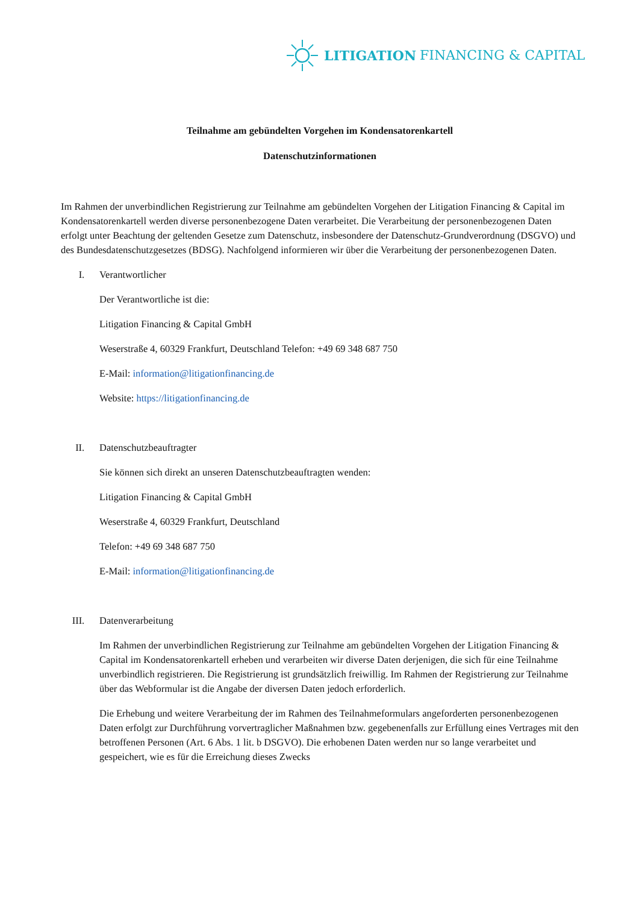LITIGATION FINANCING & CAPITAL
Teilnahme am gebündelten Vorgehen im Kondensatorenkartell
Datenschutzinformationen
Im Rahmen der unverbindlichen Registrierung zur Teilnahme am gebündelten Vorgehen der Litigation Financing & Capital im Kondensatorenkartell werden diverse personenbezogene Daten verarbeitet. Die Verarbeitung der personenbezogenen Daten erfolgt unter Beachtung der geltenden Gesetze zum Datenschutz, insbesondere der Datenschutz-Grundverordnung (DSGVO) und des Bundesdatenschutzgesetzes (BDSG). Nachfolgend informieren wir über die Verarbeitung der personenbezogenen Daten.
I. Verantwortlicher
Der Verantwortliche ist die:
Litigation Financing & Capital GmbH
Weserstraße 4, 60329 Frankfurt, Deutschland Telefon: +49 69 348 687 750
E-Mail: information@litigationfinancing.de
Website: https://litigationfinancing.de
II. Datenschutzbeauftragter
Sie können sich direkt an unseren Datenschutzbeauftragten wenden:
Litigation Financing & Capital GmbH
Weserstraße 4, 60329 Frankfurt, Deutschland
Telefon: +49 69 348 687 750
E-Mail: information@litigationfinancing.de
III. Datenverarbeitung
Im Rahmen der unverbindlichen Registrierung zur Teilnahme am gebündelten Vorgehen der Litigation Financing & Capital im Kondensatorenkartell erheben und verarbeiten wir diverse Daten derjenigen, die sich für eine Teilnahme unverbindlich registrieren. Die Registrierung ist grundsätzlich freiwillig. Im Rahmen der Registrierung zur Teilnahme über das Webformular ist die Angabe der diversen Daten jedoch erforderlich.
Die Erhebung und weitere Verarbeitung der im Rahmen des Teilnahmeformulars angeforderten personenbezogenen Daten erfolgt zur Durchführung vorvertraglicher Maßnahmen bzw. gegebenenfalls zur Erfüllung eines Vertrages mit den betroffenen Personen (Art. 6 Abs. 1 lit. b DSGVO). Die erhobenen Daten werden nur so lange verarbeitet und gespeichert, wie es für die Erreichung dieses Zwecks